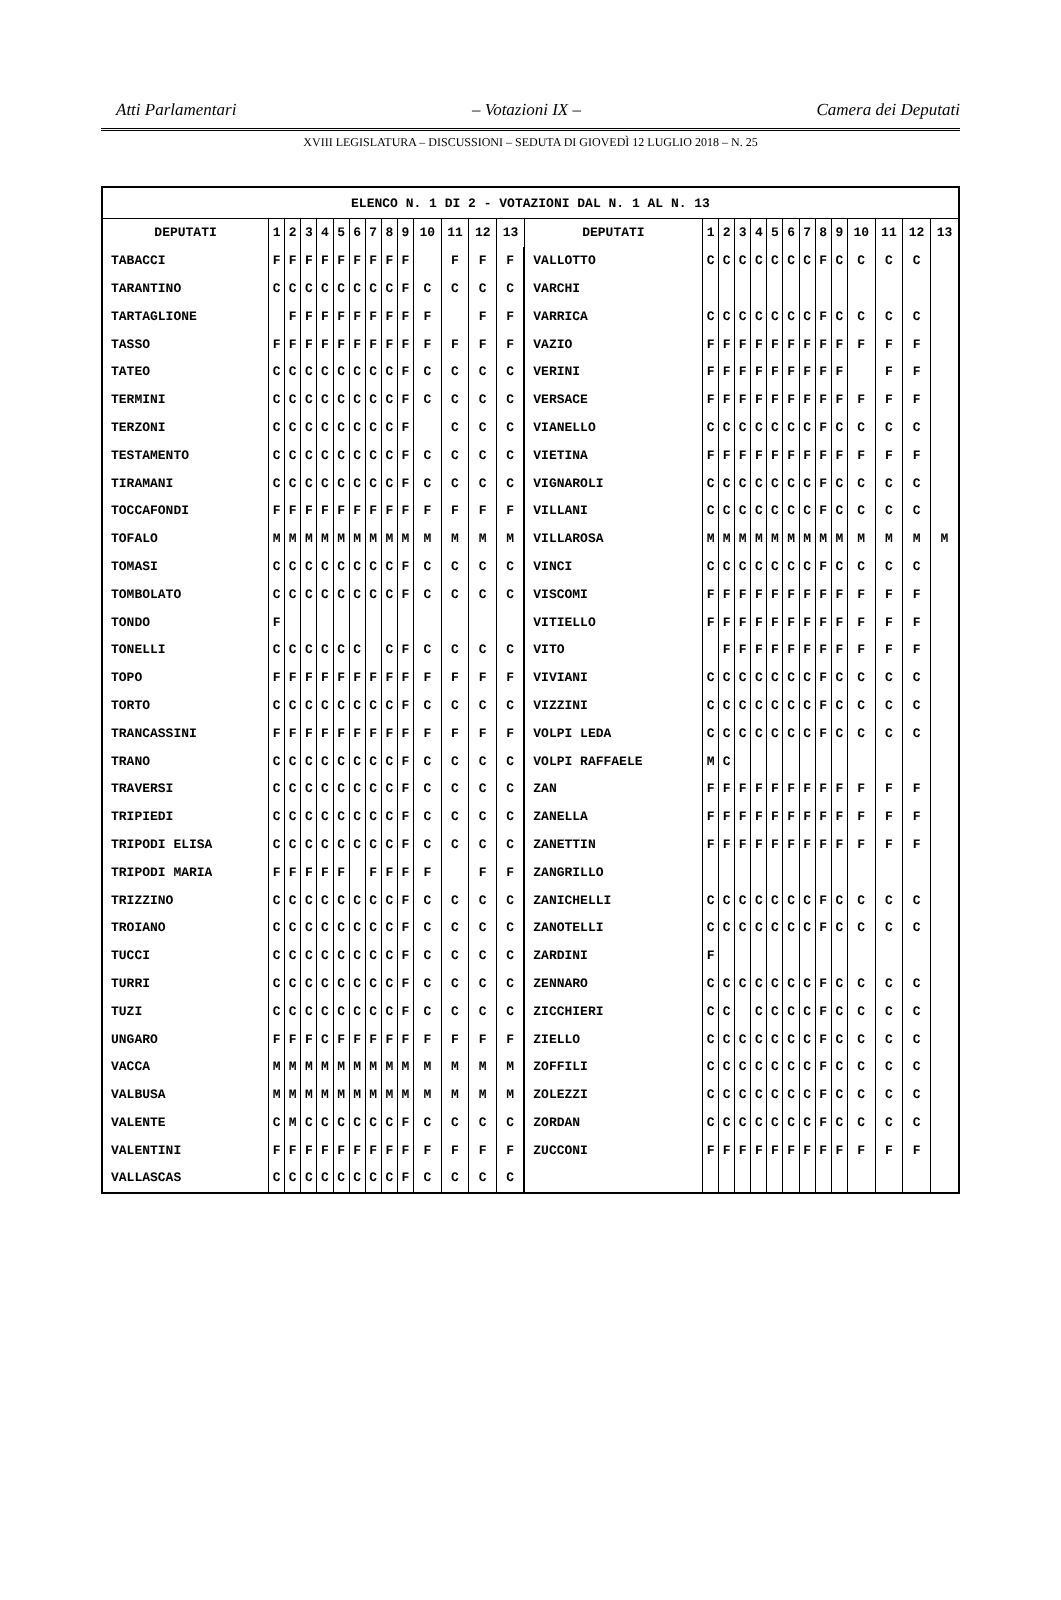Atti Parlamentari – Votazioni IX – Camera dei Deputati
XVIII LEGISLATURA – DISCUSSIONI – SEDUTA DI GIOVEDÌ 12 LUGLIO 2018 – N. 25
| ELENCO N. 1 DI 2 - VOTAZIONI DAL N. 1 AL N. 13 | | | | | | | | | | | | | | | | | | | | | | | | | | | |
| DEPUTATI | 1 | 2 | 3 | 4 | 5 | 6 | 7 | 8 | 9 | 10 | 11 | 12 | 13 | DEPUTATI | 1 | 2 | 3 | 4 | 5 | 6 | 7 | 8 | 9 | 10 | 11 | 12 | 13 |
| TABACCI | F | F | F | F | F | F | F | F | F | | F | F | F | VALLOTTO | C | C | C | C | C | C | C | F | C | C | C | C | |
| TARANTINO | C | C | C | C | C | C | C | C | F | C | C | C | C | VARCHI | | | | | | | | | | | | | |
| TARTAGLIONE | | F | F | F | F | F | F | F | F | F | | F | F | VARRICA | C | C | C | C | C | C | C | F | C | C | C | C | |
| TASSO | F | F | F | F | F | F | F | F | F | F | F | F | F | VAZIO | F | F | F | F | F | F | F | F | F | F | F | F | |
| TATEO | C | C | C | C | C | C | C | C | F | C | C | C | C | VERINI | F | F | F | F | F | F | F | F | F | | F | F | |
| TERMINI | C | C | C | C | C | C | C | C | F | C | C | C | C | VERSACE | F | F | F | F | F | F | F | F | F | F | F | F | |
| TERZONI | C | C | C | C | C | C | C | C | F | | C | C | C | VIANELLO | C | C | C | C | C | C | C | F | C | C | C | C | |
| TESTAMENTO | C | C | C | C | C | C | C | C | F | C | C | C | C | VIETINA | F | F | F | F | F | F | F | F | F | F | F | F | |
| TIRAMANI | C | C | C | C | C | C | C | C | F | C | C | C | C | VIGNAROLI | C | C | C | C | C | C | C | F | C | C | C | C | |
| TOCCAFONDI | F | F | F | F | F | F | F | F | F | F | F | F | F | VILLANI | C | C | C | C | C | C | C | F | C | C | C | C | |
| TOFALO | M | M | M | M | M | M | M | M | M | M | M | M | M | VILLAROSA | M | M | M | M | M | M | M | M | M | M | M | M | M |
| TOMASI | C | C | C | C | C | C | C | C | F | C | C | C | C | VINCI | C | C | C | C | C | C | C | F | C | C | C | C | |
| TOMBOLATO | C | C | C | C | C | C | C | C | F | C | C | C | C | VISCOMI | F | F | F | F | F | F | F | F | F | F | F | F | |
| TONDO | F | | | | | | | | | | | | | VITIELLO | F | F | F | F | F | F | F | F | F | F | F | F | |
| TONELLI | C | C | C | C | C | C | | C | F | C | C | C | C | VITO | | F | F | F | F | F | F | F | F | F | F | F | |
| TOPO | F | F | F | F | F | F | F | F | F | F | F | F | F | VIVIANI | C | C | C | C | C | C | C | F | C | C | C | C | |
| TORTO | C | C | C | C | C | C | C | C | F | C | C | C | C | VIZZINI | C | C | C | C | C | C | C | F | C | C | C | C | |
| TRANCASSINI | F | F | F | F | F | F | F | F | F | F | F | F | F | VOLPI LEDA | C | C | C | C | C | C | C | F | C | C | C | C | |
| TRANO | C | C | C | C | C | C | C | C | F | C | C | C | C | VOLPI RAFFAELE | M | C | | | | | | | | | | | |
| TRAVERSI | C | C | C | C | C | C | C | C | F | C | C | C | C | ZAN | F | F | F | F | F | F | F | F | F | F | F | F | |
| TRIPIEDI | C | C | C | C | C | C | C | C | F | C | C | C | C | ZANELLA | F | F | F | F | F | F | F | F | F | F | F | F | |
| TRIPODI ELISA | C | C | C | C | C | C | C | C | F | C | C | C | C | ZANETTIN | F | F | F | F | F | F | F | F | F | F | F | F | |
| TRIPODI MARIA | F | F | F | F | F | | F | F | F | F | | F | F | ZANGRILLO | | | | | | | | | | | | | |
| TRIZZINO | C | C | C | C | C | C | C | C | F | C | C | C | C | ZANICHELLI | C | C | C | C | C | C | C | F | C | C | C | C | |
| TROIANO | C | C | C | C | C | C | C | C | F | C | C | C | C | ZANOTELLI | C | C | C | C | C | C | C | F | C | C | C | C | |
| TUCCI | C | C | C | C | C | C | C | C | F | C | C | C | C | ZARDINI | F | | | | | | | | | | | | |
| TURRI | C | C | C | C | C | C | C | C | F | C | C | C | C | ZENNARO | C | C | C | C | C | C | C | F | C | C | C | C | |
| TUZI | C | C | C | C | C | C | C | C | F | C | C | C | C | ZICCHIERI | C | C | | C | C | C | C | F | C | C | C | C | |
| UNGARO | F | F | F | C | F | F | F | F | F | F | F | F | F | ZIELLO | C | C | C | C | C | C | C | F | C | C | C | C | |
| VACCA | M | M | M | M | M | M | M | M | M | M | M | M | M | ZOFFILI | C | C | C | C | C | C | C | F | C | C | C | C | |
| VALBUSA | M | M | M | M | M | M | M | M | M | M | M | M | M | ZOLEZZI | C | C | C | C | C | C | C | F | C | C | C | C | |
| VALENTE | C | M | C | C | C | C | C | C | F | C | C | C | C | ZORDAN | C | C | C | C | C | C | C | F | C | C | C | C | |
| VALENTINI | F | F | F | F | F | F | F | F | F | F | F | F | F | ZUCCONI | F | F | F | F | F | F | F | F | F | F | F | F | |
| VALLASCAS | C | C | C | C | C | C | C | C | F | C | C | C | C | | | | | | | | | | | | | | |